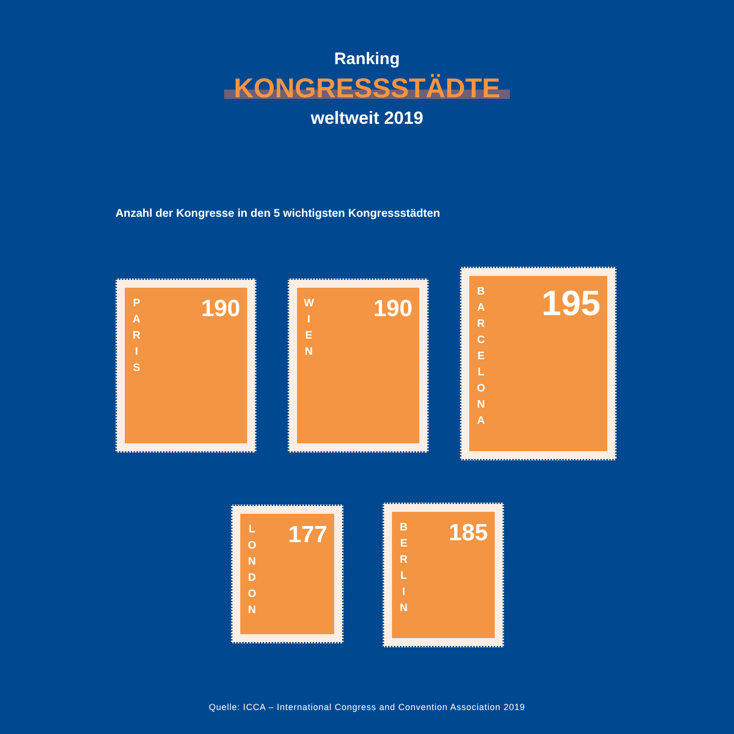Ranking
KONGRESSSTÄDTE
weltweit 2019
Anzahl der Kongresse in den 5 wichtigsten Kongressstädten
P
A
R
I
S
190
W
I
E
N
190
B
A
R
C
E
L
O
N
A
195
L
O
N
D
O
N
177
B
E
R
L
I
N
185
Quelle: ICCA – International Congress and Convention Association 2019